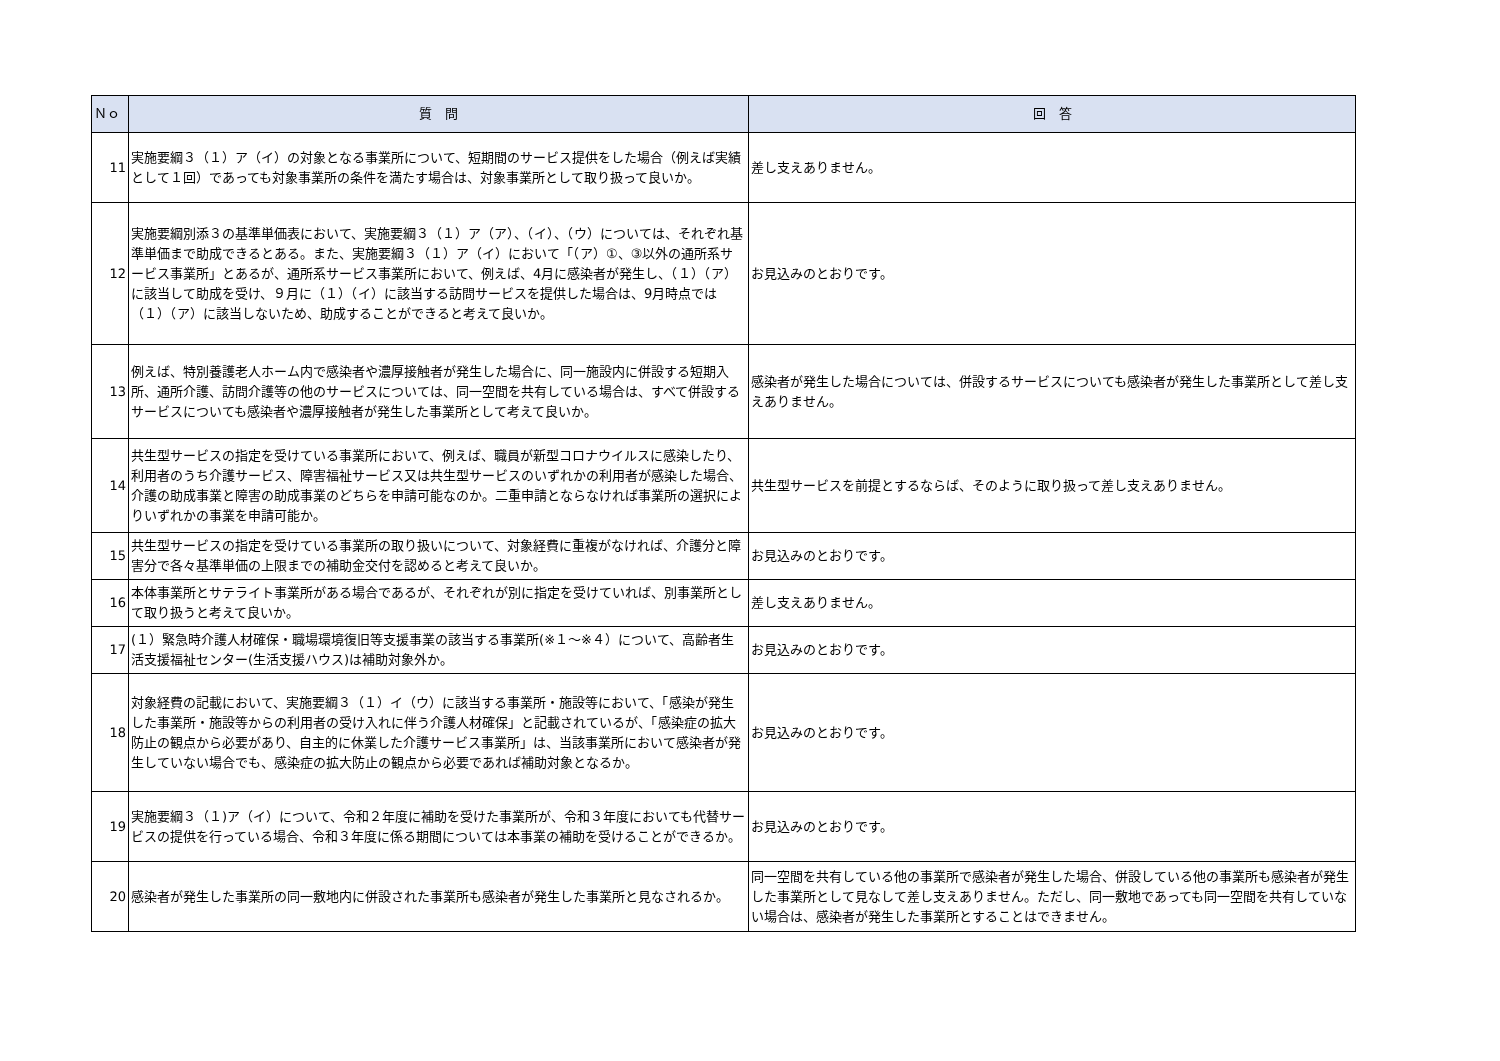| Ｎｏ | 質 問 | 回 答 |
| --- | --- | --- |
| 11 | 実施要綱３（１）ア（イ）の対象となる事業所について、短期間のサービス提供をした場合（例えば実績として１回）であっても対象事業所の条件を満たす場合は、対象事業所として取り扱って良いか。 | 差し支えありません。 |
| 12 | 実施要綱別添３の基準単価表において、実施要綱３（１）ア（ア）、（イ）、（ウ）については、それぞれ基準単価まで助成できるとある。また、実施要綱３（１）ア（イ）において「（ア）①、③以外の通所系サービス事業所」とあるが、通所系サービス事業所において、例えば、4月に感染者が発生し、（１）（ア）に該当して助成を受け、９月に（１）（イ）に該当する訪問サービスを提供した場合は、9月時点では（１）（ア）に該当しないため、助成することができると考えて良いか。 | お見込みのとおりです。 |
| 13 | 例えば、特別養護老人ホーム内で感染者や濃厚接触者が発生した場合に、同一施設内に併設する短期入所、通所介護、訪問介護等の他のサービスについては、同一空間を共有している場合は、すべて併設するサービスについても感染者や濃厚接触者が発生した事業所として考えて良いか。 | 感染者が発生した場合については、併設するサービスについても感染者が発生した事業所として差し支えありません。 |
| 14 | 共生型サービスの指定を受けている事業所において、例えば、職員が新型コロナウイルスに感染したり、利用者のうち介護サービス、障害福祉サービス又は共生型サービスのいずれかの利用者が感染した場合、介護の助成事業と障害の助成事業のどちらを申請可能なのか。二重申請とならなければ事業所の選択によりいずれかの事業を申請可能か。 | 共生型サービスを前提とするならば、そのように取り扱って差し支えありません。 |
| 15 | 共生型サービスの指定を受けている事業所の取り扱いについて、対象経費に重複がなければ、介護分と障害分で各々基準単価の上限までの補助金交付を認めると考えて良いか。 | お見込みのとおりです。 |
| 16 | 本体事業所とサテライト事業所がある場合であるが、それぞれが別に指定を受けていれば、別事業所として取り扱うと考えて良いか。 | 差し支えありません。 |
| 17 | (１）緊急時介護人材確保・職場環境復旧等支援事業の該当する事業所(※１～※４）について、高齢者生活支援福祉センター(生活支援ハウス)は補助対象外か。 | お見込みのとおりです。 |
| 18 | 対象経費の記載において、実施要綱３（１）イ（ウ）に該当する事業所・施設等において、「感染が発生した事業所・施設等からの利用者の受け入れに伴う介護人材確保」と記載されているが、「感染症の拡大防止の観点から必要があり、自主的に休業した介護サービス事業所」は、当該事業所において感染者が発生していない場合でも、感染症の拡大防止の観点から必要であれば補助対象となるか。 | お見込みのとおりです。 |
| 19 | 実施要綱３（１)ア（イ）について、令和２年度に補助を受けた事業所が、令和３年度においても代替サービスの提供を行っている場合、令和３年度に係る期間については本事業の補助を受けることができるか。 | お見込みのとおりです。 |
| 20 | 感染者が発生した事業所の同一敷地内に併設された事業所も感染者が発生した事業所と見なされるか。 | 同一空間を共有している他の事業所で感染者が発生した場合、併設している他の事業所も感染者が発生した事業所として見なして差し支えありません。ただし、同一敷地であっても同一空間を共有していない場合は、感染者が発生した事業所とすることはできません。 |